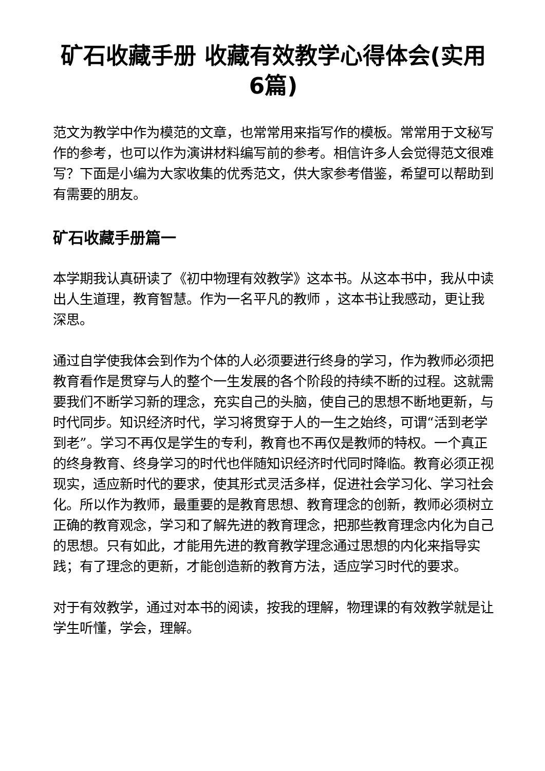矿石收藏手册 收藏有效教学心得体会(实用6篇)
范文为教学中作为模范的文章，也常常用来指写作的模板。常常用于文秘写作的参考，也可以作为演讲材料编写前的参考。相信许多人会觉得范文很难写？下面是小编为大家收集的优秀范文，供大家参考借鉴，希望可以帮助到有需要的朋友。
矿石收藏手册篇一
本学期我认真研读了《初中物理有效教学》这本书。从这本书中，我从中读出人生道理，教育智慧。作为一名平凡的教师 ，这本书让我感动，更让我深思。
通过自学使我体会到作为个体的人必须要进行终身的学习，作为教师必须把教育看作是贯穿与人的整个一生发展的各个阶段的持续不断的过程。这就需要我们不断学习新的理念，充实自己的头脑，使自己的思想不断地更新，与时代同步。知识经济时代，学习将贯穿于人的一生之始终，可谓“活到老学到老”。学习不再仅是学生的专利，教育也不再仅是教师的特权。一个真正的终身教育、终身学习的时代也伴随知识经济时代同时降临。教育必须正视现实，适应新时代的要求，使其形式灵活多样，促进社会学习化、学习社会化。所以作为教师，最重要的是教育思想、教育理念的创新，教师必须树立正确的教育观念，学习和了解先进的教育理念，把那些教育理念内化为自己的思想。只有如此，才能用先进的教育教学理念通过思想的内化来指导实践；有了理念的更新，才能创造新的教育方法，适应学习时代的要求。
对于有效教学，通过对本书的阅读，按我的理解，物理课的有效教学就是让学生听懂，学会，理解。